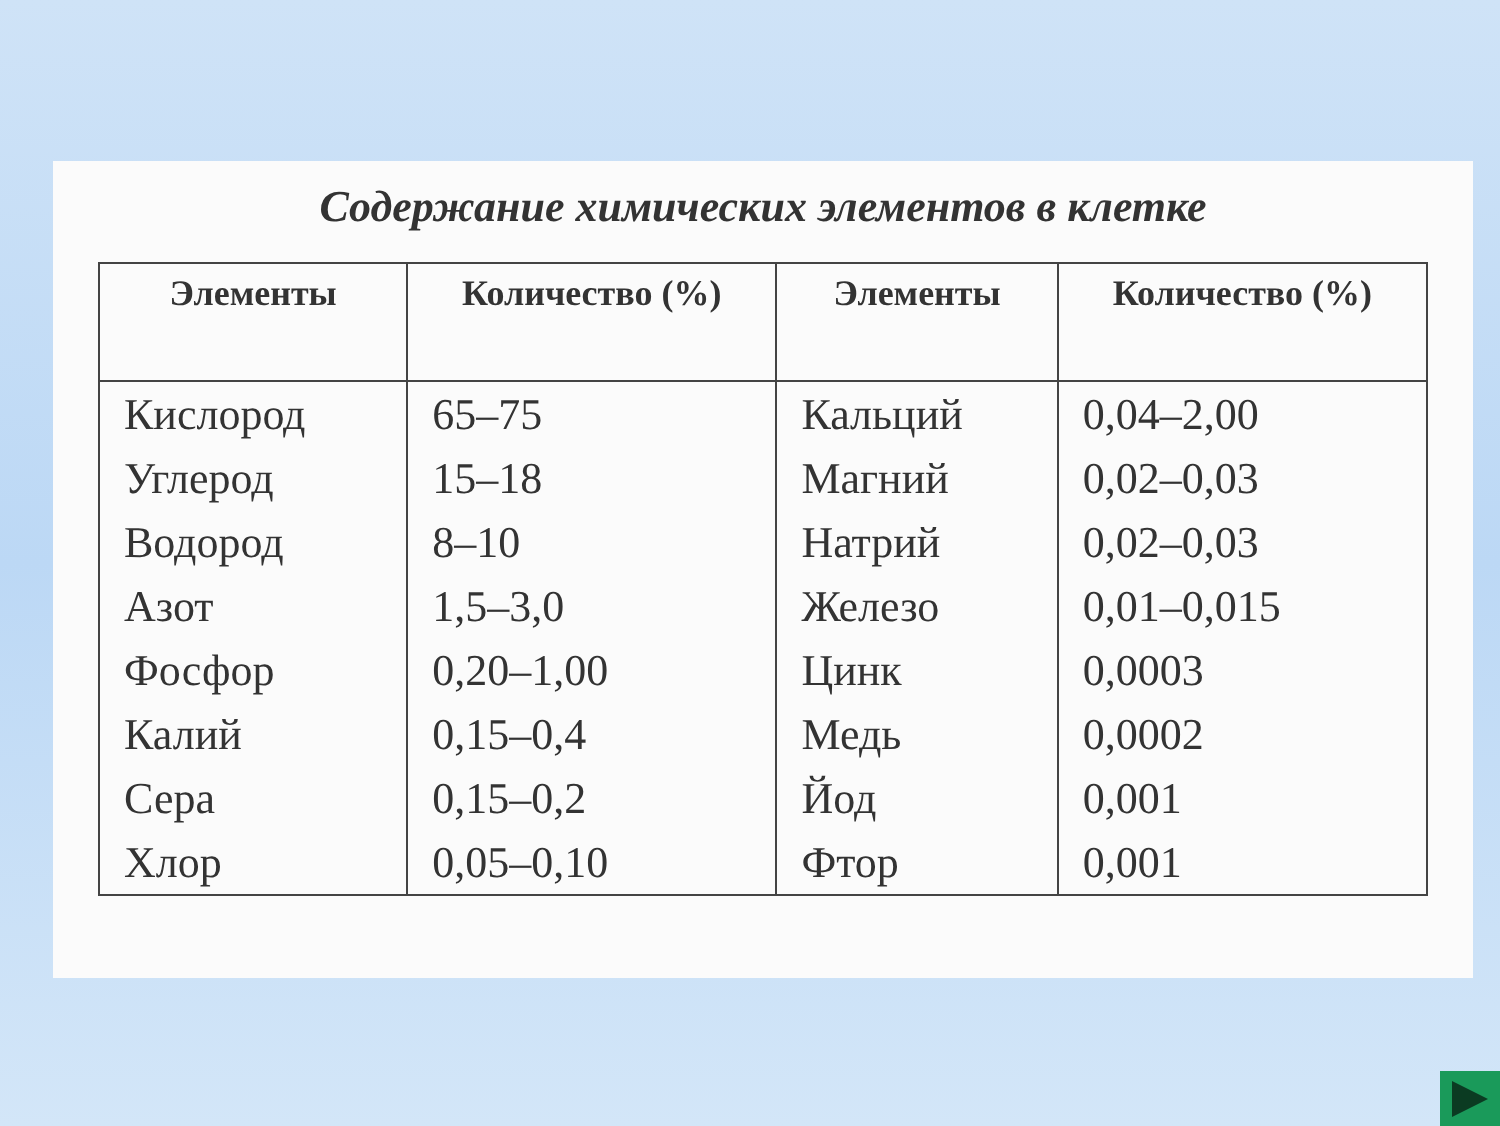Содержание химических элементов в клетке
| Элементы | Количество (%) | Элементы | Количество (%) |
| --- | --- | --- | --- |
| Кислород | 65–75 | Кальций | 0,04–2,00 |
| Углерод | 15–18 | Магний | 0,02–0,03 |
| Водород | 8–10 | Натрий | 0,02–0,03 |
| Азот | 1,5–3,0 | Железо | 0,01–0,015 |
| Фосфор | 0,20–1,00 | Цинк | 0,0003 |
| Калий | 0,15–0,4 | Медь | 0,0002 |
| Сера | 0,15–0,2 | Йод | 0,001 |
| Хлор | 0,05–0,10 | Фтор | 0,001 |